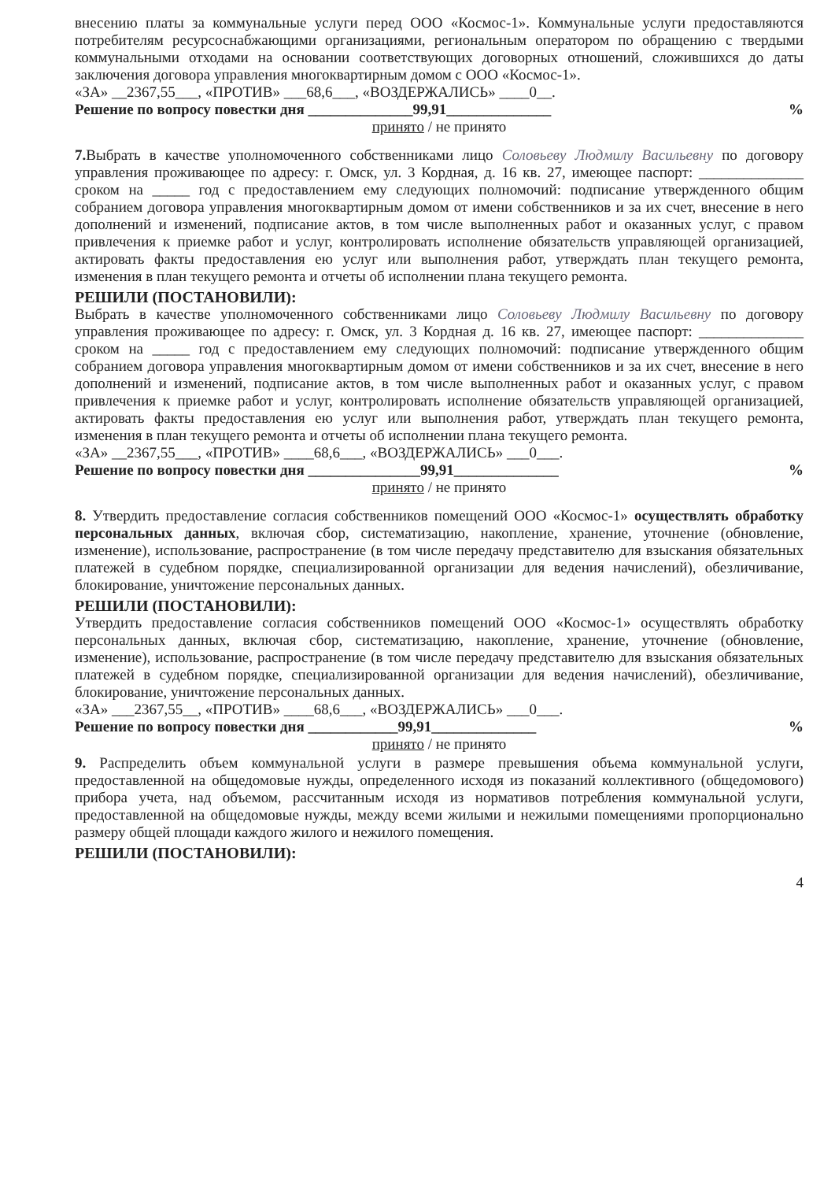внесению платы за коммунальные услуги перед ООО «Космос-1». Коммунальные услуги предоставляются потребителям ресурсоснабжающими организациями, региональным оператором по обращению с твердыми коммунальными отходами на основании соответствующих договорных отношений, сложившихся до даты заключения договора управления многоквартирным домом с ООО «Космос-1».
«ЗА» __2367,55___, «ПРОТИВ» ___68,6___, «ВОЗДЕРЖАЛИСЬ» ____0__.
Решение по вопросу повестки дня ______________99,91______________%
принято / не принято
7. Выбрать в качестве уполномоченного собственниками лицо Соловьеву Людмилу Васильевну по договору управления проживающее по адресу: г. Омск, ул. 3 Кордная, д. 16 кв. 27, имеющее паспорт: ______________ сроком на _____ год с предоставлением ему следующих полномочий: подписание утвержденного общим собранием договора управления многоквартирным домом от имени собственников и за их счет, внесение в него дополнений и изменений, подписание актов, в том числе выполненных работ и оказанных услуг, с правом привлечения к приемке работ и услуг, контролировать исполнение обязательств управляющей организацией, актировать факты предоставления ею услуг или выполнения работ, утверждать план текущего ремонта, изменения в план текущего ремонта и отчеты об исполнении плана текущего ремонта.
РЕШИЛИ (ПОСТАНОВИЛИ):
Выбрать в качестве уполномоченного собственниками лицо Соловьеву Людмилу Васильевну по договору управления проживающее по адресу: г. Омск, ул. 3 Кордная д. 16 кв. 27, имеющее паспорт: ______________ сроком на _____ год с предоставлением ему следующих полномочий: подписание утвержденного общим собранием договора управления многоквартирным домом от имени собственников и за их счет, внесение в него дополнений и изменений, подписание актов, в том числе выполненных работ и оказанных услуг, с правом привлечения к приемке работ и услуг, контролировать исполнение обязательств управляющей организацией, актировать факты предоставления ею услуг или выполнения работ, утверждать план текущего ремонта, изменения в план текущего ремонта и отчеты об исполнении плана текущего ремонта.
«ЗА» __2367,55___, «ПРОТИВ» ____68,6___, «ВОЗДЕРЖАЛИСЬ» ___0___.
Решение по вопросу повестки дня _______________99,91______________%
принято / не принято
8. Утвердить предоставление согласия собственников помещений ООО «Космос-1» осуществлять обработку персональных данных, включая сбор, систематизацию, накопление, хранение, уточнение (обновление, изменение), использование, распространение (в том числе передачу представителю для взыскания обязательных платежей в судебном порядке, специализированной организации для ведения начислений), обезличивание, блокирование, уничтожение персональных данных.
РЕШИЛИ (ПОСТАНОВИЛИ):
Утвердить предоставление согласия собственников помещений ООО «Космос-1» осуществлять обработку персональных данных, включая сбор, систематизацию, накопление, хранение, уточнение (обновление, изменение), использование, распространение (в том числе передачу представителю для взыскания обязательных платежей в судебном порядке, специализированной организации для ведения начислений), обезличивание, блокирование, уничтожение персональных данных.
«ЗА» ___2367,55__, «ПРОТИВ» ____68,6___, «ВОЗДЕРЖАЛИСЬ» ___0___.
Решение по вопросу повестки дня ____________99,91______________%
принято / не принято
9. Распределить объем коммунальной услуги в размере превышения объема коммунальной услуги, предоставленной на общедомовые нужды, определенного исходя из показаний коллективного (общедомового) прибора учета, над объемом, рассчитанным исходя из нормативов потребления коммунальной услуги, предоставленной на общедомовые нужды, между всеми жилыми и нежилыми помещениями пропорционально размеру общей площади каждого жилого и нежилого помещения.
РЕШИЛИ (ПОСТАНОВИЛИ):
4